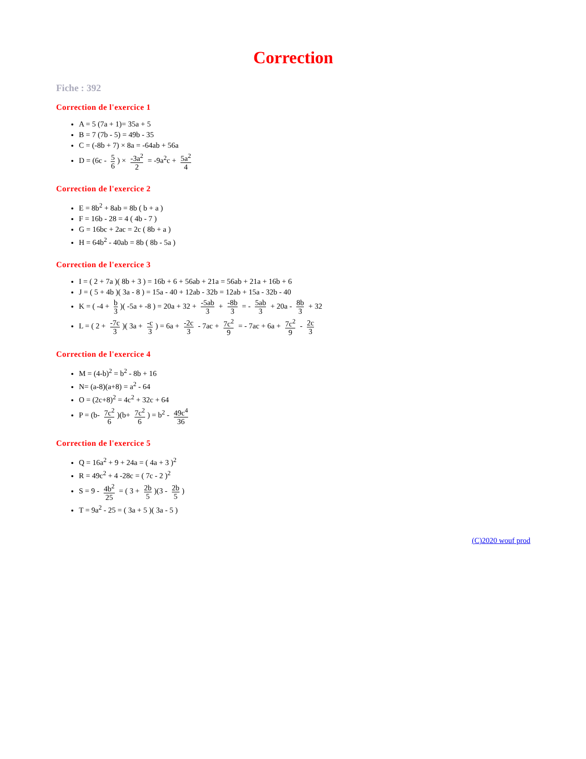Correction
Fiche : 392
Correction de l'exercice 1
A = 5 (7a + 1)= 35a + 5
B = 7 (7b - 5) = 49b - 35
C = (-8b + 7) × 8a = -64ab + 56a
D = (6c - 5 6) × -3a<sup>2</sup> 2 = -9a<sup>2</sup>c + 5a<sup>2</sup> 4
Correction de l'exercice 2
E = 8b<sup>2</sup> + 8ab = 8b ( b + a )
F = 16b - 28 = 4 ( 4b - 7 )
G = 16bc + 2ac = 2c ( 8b + a )
H = 64b<sup>2</sup> - 40ab = 8b ( 8b - 5a )
Correction de l'exercice 3
I = ( 2 + 7a )( 8b + 3 ) = 16b + 6 + 56ab + 21a = 56ab + 21a + 16b + 6
J = ( 5 + 4b )( 3a - 8 ) = 15a - 40 + 12ab - 32b = 12ab + 15a - 32b - 40
K = ( -4 + b 3)( -5a + -8 ) = 20a + 32 + -5ab 3 + -8b 3 = - 5ab 3 + 20a - 8b 3 + 32
L = ( 2 + -7c 3)( 3a + -c 3) = 6a + -2c 3 - 7ac + 7c<sup>2</sup> 9 = - 7ac + 6a + 7c<sup>2</sup> 9 - 2c 3
Correction de l'exercice 4
M = (4-b)<sup>2</sup> = b<sup>2</sup> - 8b + 16
N= (a-8)(a+8) = a<sup>2</sup> - 64
O = (2c+8)<sup>2</sup> = 4c<sup>2</sup> + 32c + 64
P = (b- 7c<sup>2</sup> 6)(b+ 7c<sup>2</sup> 6) = b<sup>2</sup> - 49c<sup>4</sup> 36
Correction de l'exercice 5
Q = 16a<sup>2</sup> + 9 + 24a = ( 4a + 3 )<sup>2</sup>
R = 49c<sup>2</sup> + 4 -28c = ( 7c - 2 )<sup>2</sup>
S = 9 - 4b<sup>2</sup> 25 = ( 3 + 2b 5)(3 - 2b 5)
T = 9a<sup>2</sup> - 25 = ( 3a + 5 )( 3a - 5 )
(C)2020 wouf prod